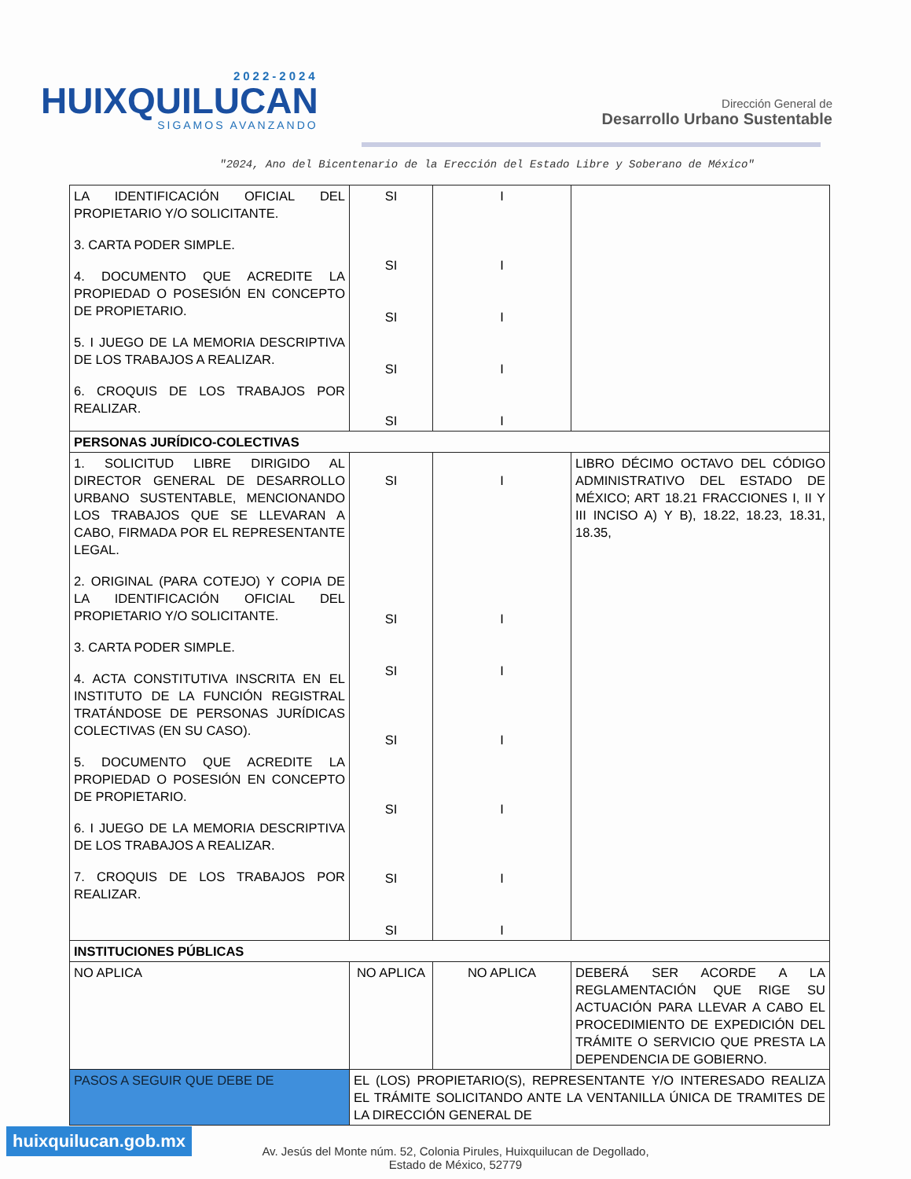2022-2024
HUIXQUILUCAN
SIGAMOS AVANZANDO
Dirección General de
Desarrollo Urbano Sustentable
"2024, Ano del Bicentenario de la Erección del Estado Libre y Soberano de México"
| LA IDENTIFICACIÓN OFICIAL DEL PROPIETARIO Y/O SOLICITANTE. 3. CARTA PODER SIMPLE. 4. DOCUMENTO QUE ACREDITE LA PROPIEDAD O POSESIÓN EN CONCEPTO DE PROPIETARIO. 5. I JUEGO DE LA MEMORIA DESCRIPTIVA DE LOS TRABAJOS A REALIZAR. 6. CROQUIS DE LOS TRABAJOS POR REALIZAR. | SI SI SI SI SI | I I I I I | |
| PERSONAS JURÍDICO-COLECTIVAS | | | |
| 1. SOLICITUD LIBRE DIRIGIDO AL DIRECTOR GENERAL DE DESARROLLO URBANO SUSTENTABLE, MENCIONANDO LOS TRABAJOS QUE SE LLEVARAN A CABO, FIRMADA POR EL REPRESENTANTE LEGAL. 2. ORIGINAL (PARA COTEJO) Y COPIA DE LA IDENTIFICACIÓN OFICIAL DEL PROPIETARIO Y/O SOLICITANTE. 3. CARTA PODER SIMPLE. 4. ACTA CONSTITUTIVA INSCRITA EN EL INSTITUTO DE LA FUNCIÓN REGISTRAL TRATÁNDOSE DE PERSONAS JURÍDICAS COLECTIVAS (EN SU CASO). 5. DOCUMENTO QUE ACREDITE LA PROPIEDAD O POSESIÓN EN CONCEPTO DE PROPIETARIO. 6. I JUEGO DE LA MEMORIA DESCRIPTIVA DE LOS TRABAJOS A REALIZAR. 7. CROQUIS DE LOS TRABAJOS POR REALIZAR. | SI SI SI SI SI SI SI | I I I I I I I | LIBRO DÉCIMO OCTAVO DEL CÓDIGO ADMINISTRATIVO DEL ESTADO DE MÉXICO; ART 18.21 FRACCIONES I, II Y III INCISO A) Y B), 18.22, 18.23, 18.31, 18.35, |
| INSTITUCIONES PÚBLICAS | | | |
| NO APLICA | NO APLICA | NO APLICA | DEBERÁ SER ACORDE A LA REGLAMENTACIÓN QUE RIGE SU ACTUACIÓN PARA LLEVAR A CABO EL PROCEDIMIENTO DE EXPEDICIÓN DEL TRÁMITE O SERVICIO QUE PRESTA LA DEPENDENCIA DE GOBIERNO. |
| PASOS A SEGUIR QUE DEBE DE | EL (LOS) PROPIETARIO(S), REPRESENTANTE Y/O INTERESADO REALIZA EL TRÁMITE SOLICITANDO ANTE LA VENTANILLA ÚNICA DE TRAMITES DE LA DIRECCIÓN GENERAL DE | | |
Av. Jesús del Monte núm. 52, Colonia Pirules, Huixquilucan de Degollado,
Estado de México, 52779
huixquilucan.gob.mx